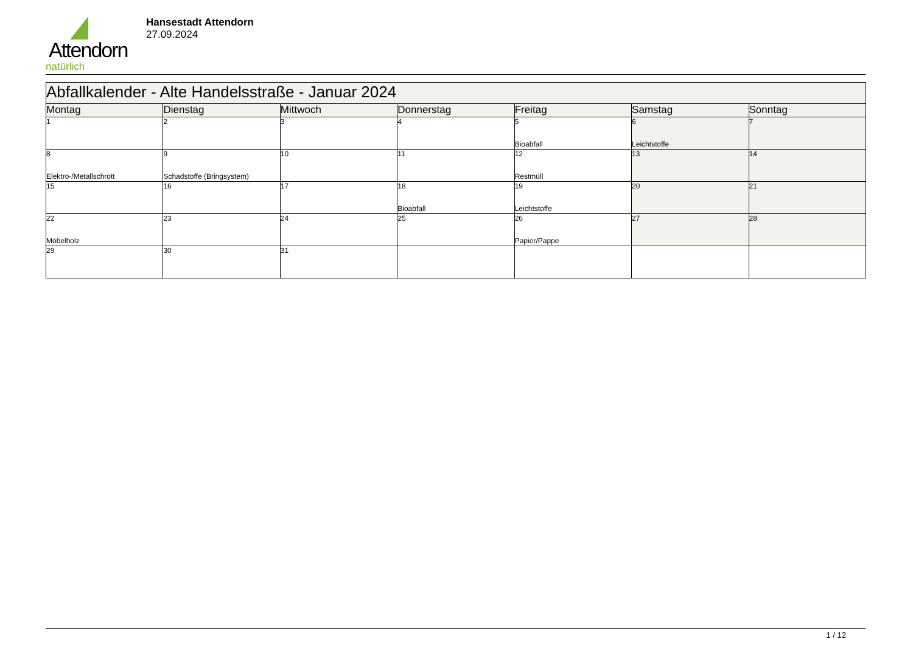Attendorn
natürlich
Hansestadt Attendorn
27.09.2024
| Abfallkalender - Alte Handelsstraße - Januar 2024 | | | | | | |
| --- | --- | --- | --- | --- | --- | --- |
| Montag | Dienstag | Mittwoch | Donnerstag | Freitag | Samstag | Sonntag |
| 1 | 2 | 3 | 4 | 5 Bioabfall | 6 Leichtstoffe | 7 |
| 8 Elektro-/Metallschrott | 9 Schadstoffe (Bringsystem) | 10 | 11 | 12 Restmüll | 13 | 14 |
| 15 | 16 | 17 | 18 Bioabfall | 19 Leichtstoffe | 20 | 21 |
| 22 Möbelholz | 23 | 24 | 25 | 26 Papier/Pappe | 27 | 28 |
| 29 | 30 | 31 | | | | |
1 / 12